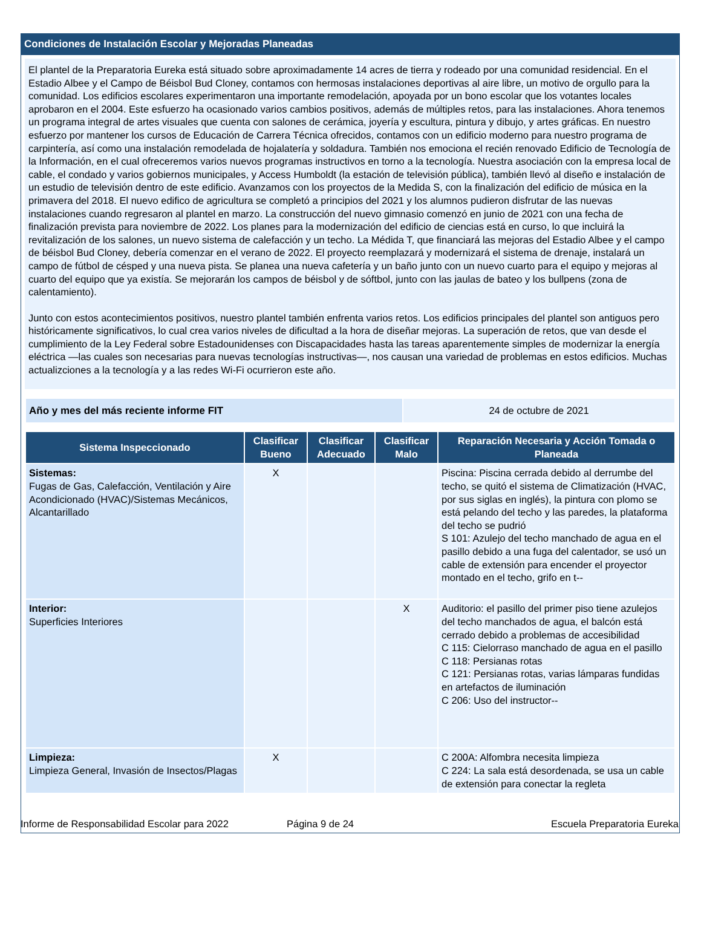Condiciones de Instalación Escolar y Mejoradas Planeadas
El plantel de la Preparatoria Eureka está situado sobre aproximadamente 14 acres de tierra y rodeado por una comunidad residencial. En el Estadio Albee y el Campo de Béisbol Bud Cloney, contamos con hermosas instalaciones deportivas al aire libre, un motivo de orgullo para la comunidad. Los edificios escolares experimentaron una importante remodelación, apoyada por un bono escolar que los votantes locales aprobaron en el 2004. Este esfuerzo ha ocasionado varios cambios positivos, además de múltiples retos, para las instalaciones. Ahora tenemos un programa integral de artes visuales que cuenta con salones de cerámica, joyería y escultura, pintura y dibujo, y artes gráficas. En nuestro esfuerzo por mantener los cursos de Educación de Carrera Técnica ofrecidos, contamos con un edificio moderno para nuestro programa de carpintería, así como una instalación remodelada de hojalatería y soldadura. También nos emociona el recién renovado Edificio de Tecnología de la Información, en el cual ofreceremos varios nuevos programas instructivos en torno a la tecnología. Nuestra asociación con la empresa local de cable, el condado y varios gobiernos municipales, y Access Humboldt (la estación de televisión pública), también llevó al diseño e instalación de un estudio de televisión dentro de este edificio. Avanzamos con los proyectos de la Medida S, con la finalización del edificio de música en la primavera del 2018. El nuevo edifico de agricultura se completó a principios del 2021 y los alumnos pudieron disfrutar de las nuevas instalaciones cuando regresaron al plantel en marzo. La construcción del nuevo gimnasio comenzó en junio de 2021 con una fecha de finalización prevista para noviembre de 2022. Los planes para la modernización del edificio de ciencias está en curso, lo que incluirá la revitalización de los salones, un nuevo sistema de calefacción y un techo. La Médida T, que financiará las mejoras del Estadio Albee y el campo de béisbol Bud Cloney, debería comenzar en el verano de 2022. El proyecto reemplazará y modernizará el sistema de drenaje, instalará un campo de fútbol de césped y una nueva pista. Se planea una nueva cafetería y un baño junto con un nuevo cuarto para el equipo y mejoras al cuarto del equipo que ya existía. Se mejorarán los campos de béisbol y de sóftbol, junto con las jaulas de bateo y los bullpens (zona de calentamiento).
Junto con estos acontecimientos positivos, nuestro plantel también enfrenta varios retos. Los edificios principales del plantel son antiguos pero históricamente significativos, lo cual crea varios niveles de dificultad a la hora de diseñar mejoras. La superación de retos, que van desde el cumplimiento de la Ley Federal sobre Estadounidenses con Discapacidades hasta las tareas aparentemente simples de modernizar la energía eléctrica —las cuales son necesarias para nuevas tecnologías instructivas—, nos causan una variedad de problemas en estos edificios. Muchas actualizciones a la tecnología y a las redes Wi-Fi ocurrieron este año.
| Año y mes del más reciente informe FIT | 24 de octubre de 2021 |
| Sistema Inspeccionado | Clasificar Bueno | Clasificar Adecuado | Clasificar Malo | Reparación Necesaria y Acción Tomada o Planeada |
| --- | --- | --- | --- | --- |
| Sistemas: Fugas de Gas, Calefacción, Ventilación y Aire Acondicionado (HVAC)/Sistemas Mecánicos, Alcantarillado | X | | | Piscina: Piscina cerrada debido al derrumbe del techo, se quitó el sistema de Climatización (HVAC, por sus siglas en inglés), la pintura con plomo se está pelando del techo y las paredes, la plataforma del techo se pudrió S 101: Azulejo del techo manchado de agua en el pasillo debido a una fuga del calentador, se usó un cable de extensión para encender el proyector montado en el techo, grifo en t-- |
| Interior: Superficies Interiores | | | X | Auditorio: el pasillo del primer piso tiene azulejos del techo manchados de agua, el balcón está cerrado debido a problemas de accesibilidad C 115: Cielorraso manchado de agua en el pasillo C 118: Persianas rotas C 121: Persianas rotas, varias lámparas fundidas en artefactos de iluminación C 206: Uso del instructor-- |
| Limpieza: Limpieza General, Invasión de Insectos/Plagas | X | | | C 200A: Alfombra necesita limpieza C 224: La sala está desordenada, se usa un cable de extensión para conectar la regleta |
Informe de Responsabilidad Escolar para 2022 Página 9 de 24 Escuela Preparatoria Eureka